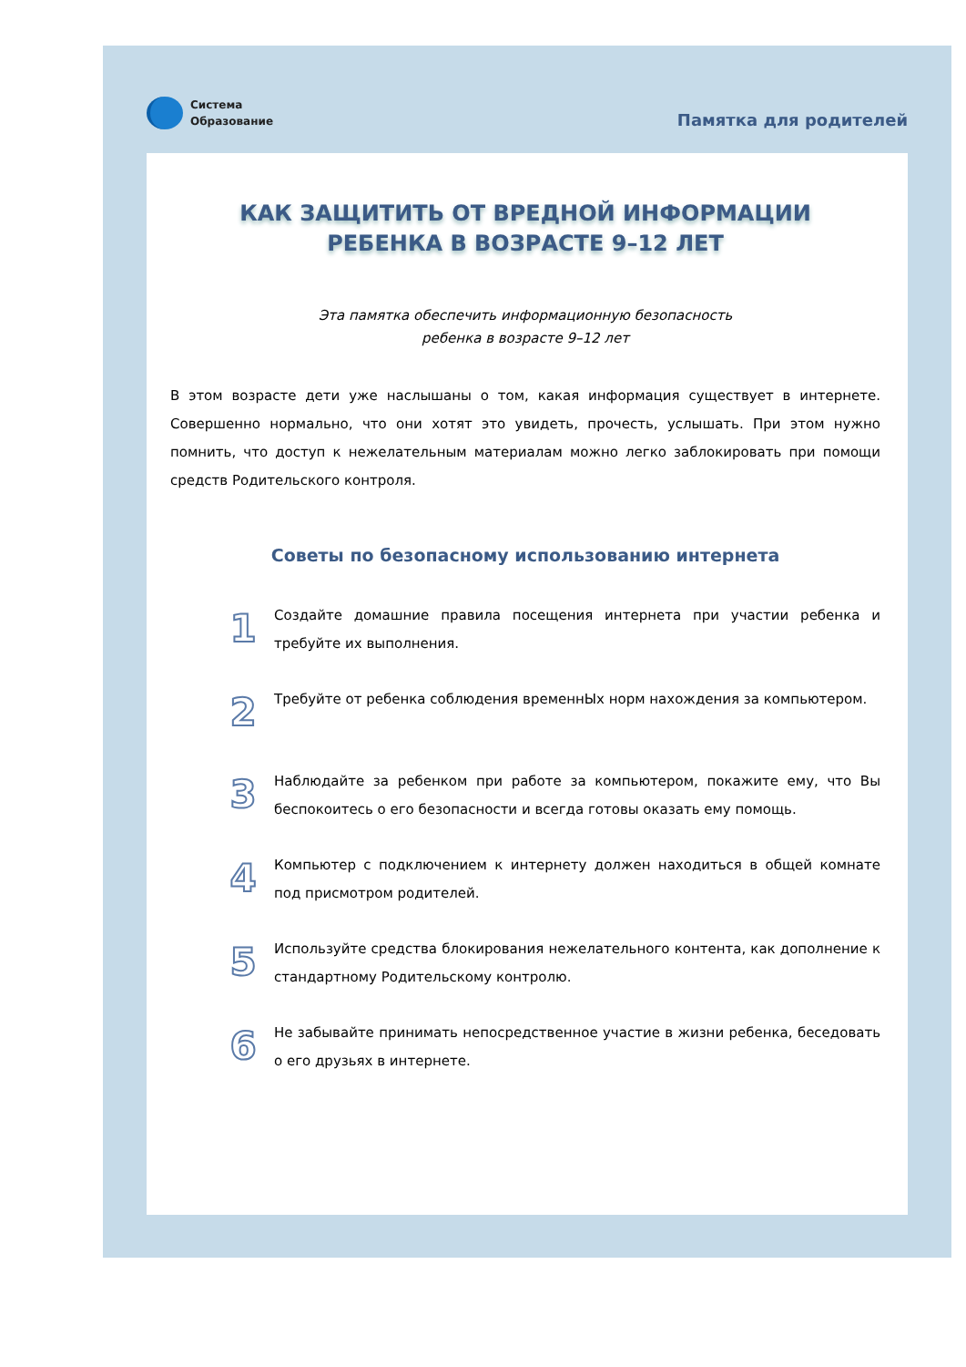Система
Образование
Памятка для родителей
КАК ЗАЩИТИТЬ ОТ ВРЕДНОЙ ИНФОРМАЦИИ
РЕБЕНКА В ВОЗРАСТЕ 9–12 ЛЕТ
Эта памятка обеспечить информационную безопасность
ребенка в возрасте 9–12 лет
В этом возрасте дети уже наслышаны о том, какая информация существует в интернете. Совершенно нормально, что они хотят это увидеть, прочесть, услышать. При этом нужно помнить, что доступ к нежелательным материалам можно легко заблокировать при помощи средств Родительского контроля.
Советы по безопасному использованию интернета
1
Создайте домашние правила посещения интернета при участии ребенка и требуйте их выполнения.
2
Требуйте от ребенка соблюдения временнЫх норм нахождения за компьютером.
3
Наблюдайте за ребенком при работе за компьютером, покажите ему, что Вы беспокоитесь о его безопасности и всегда готовы оказать ему помощь.
4
Компьютер с подключением к интернету должен находиться в общей комнате под присмотром родителей.
5
Используйте средства блокирования нежелательного контента, как дополнение к стандартному Родительскому контролю.
6
Не забывайте принимать непосредственное участие в жизни ребенка, беседовать о его друзьях в интернете.